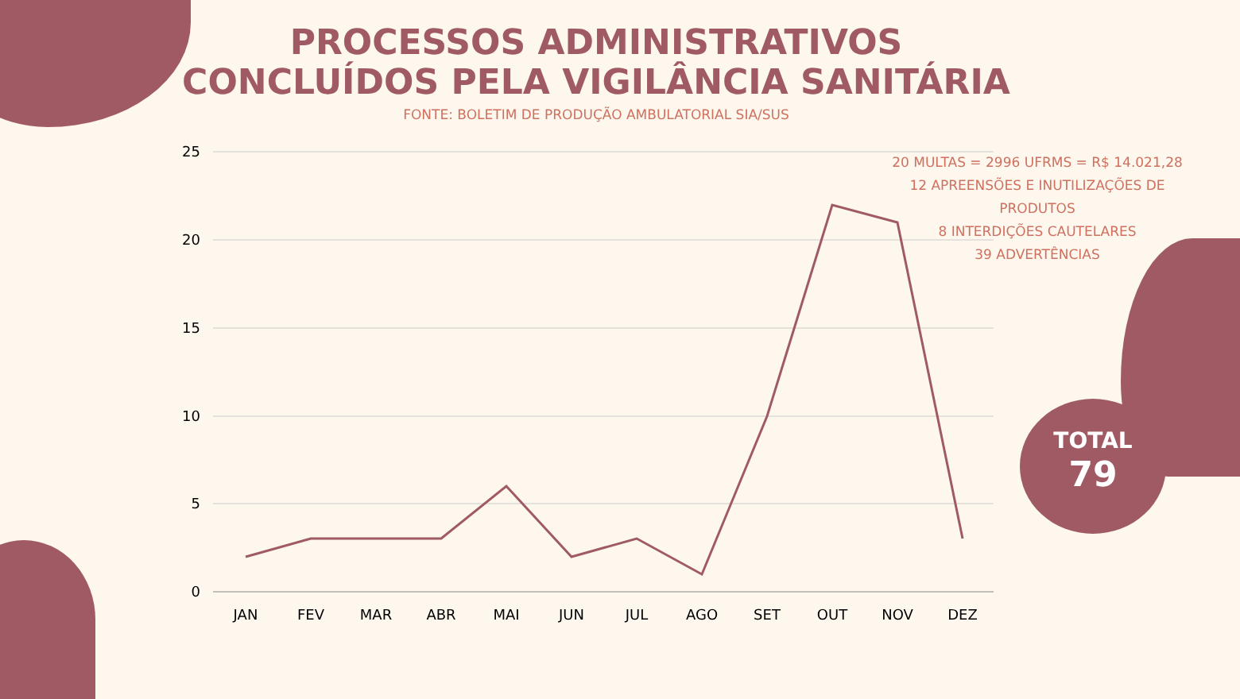PROCESSOS ADMINISTRATIVOS
CONCLUÍDOS PELA VIGILÂNCIA SANITÁRIA
FONTE: BOLETIM DE PRODUÇÃO AMBULATORIAL SIA/SUS
25
20
15
10
5
0
JAN
FEV
MAR
ABR
MAI
JUN
JUL
AGO
SET
OUT
NOV
DEZ
20 MULTAS = 2996 UFRMS = R$ 14.021,28
12 APREENSÕES E INUTILIZAÇÕES DE PRODUTOS
8 INTERDIÇÕES CAUTELARES
39 ADVERTÊNCIAS
TOTAL
79